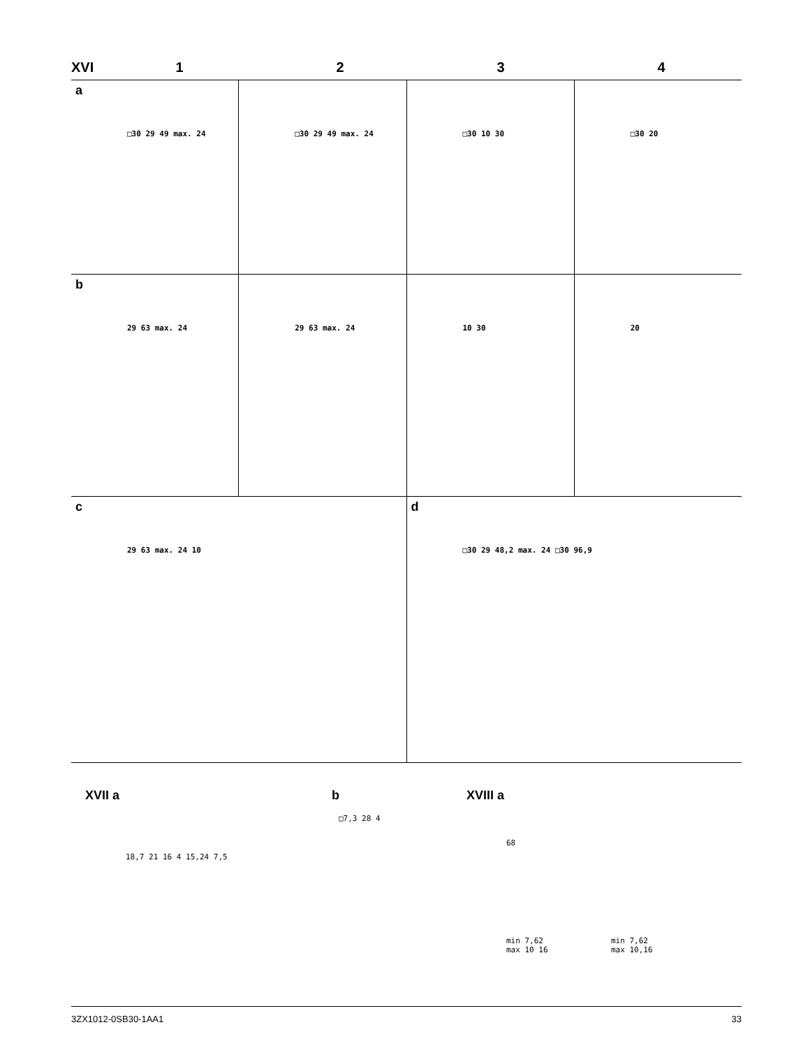XVI 1 2 3 4
a
□30 29 49 max. 24
□30 29 49 max. 24
□30 10 30
□30 20
b
29 63 max. 24
29 63 max. 24
10 30
20
c
29 63 max. 24 10
d
□30 29 48,2 max. 24 □30 96,9
XVII a b XVIII a
18,7 21 16 4 15,24 7,5
□7,3 28 4
68
min 7,62
max 10 16
min 7,62
max 10,16
3ZX1012-0SB30-1AA1 33